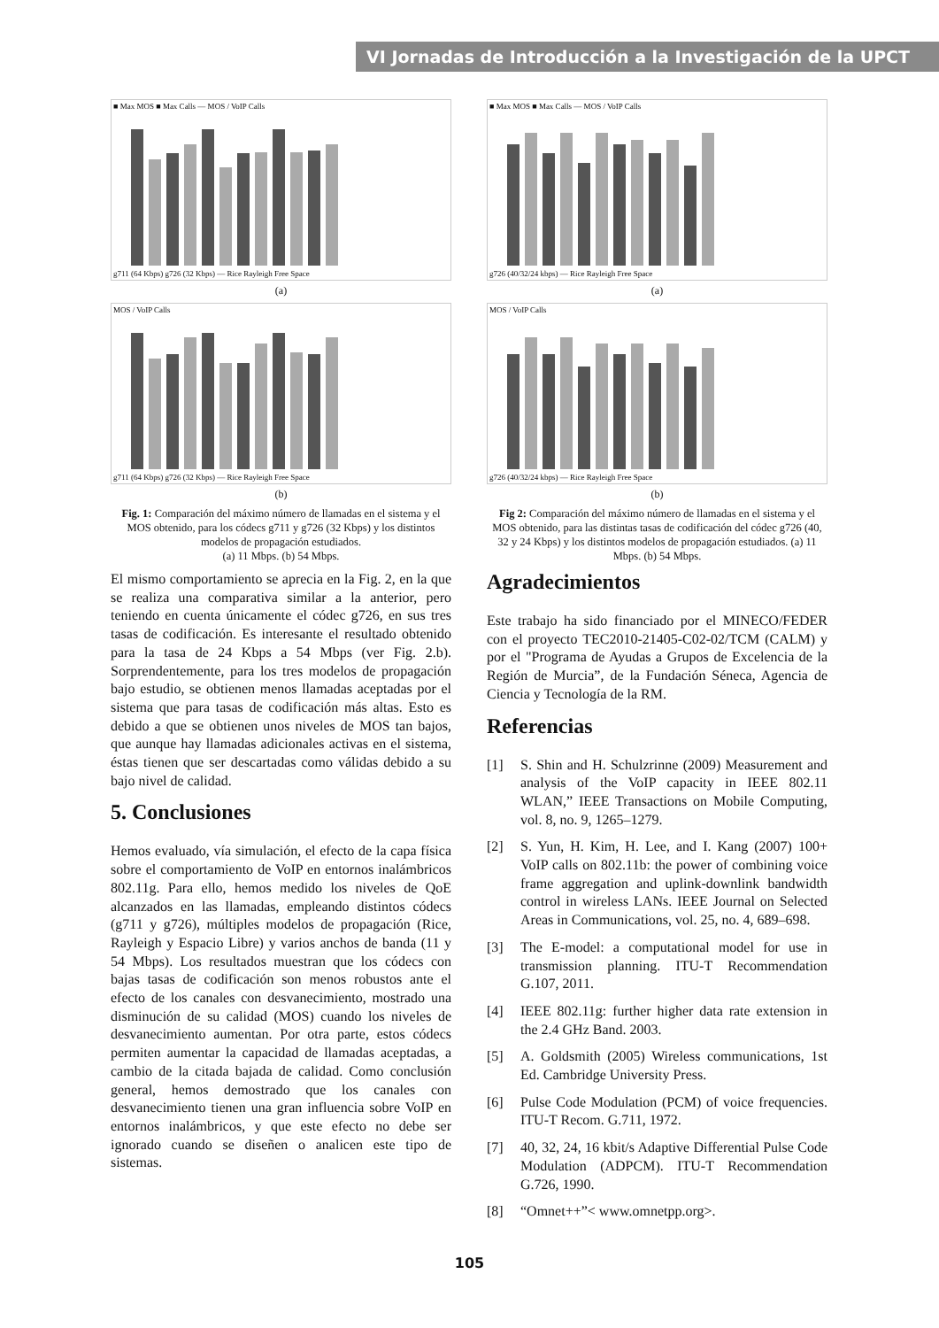VI Jornadas de Introducción a la Investigación de la UPCT
■ Max MOS ■ Max Calls — MOS / VoIP Calls
g711 (64 Kbps) g726 (32 Kbps) — Rice Rayleigh Free Space
(a)
MOS / VoIP Calls
g711 (64 Kbps) g726 (32 Kbps) — Rice Rayleigh Free Space
(b)
Fig. 1: Comparación del máximo número de llamadas en el sistema y el MOS obtenido, para los códecs g711 y g726 (32 Kbps) y los distintos modelos de propagación estudiados.
(a) 11 Mbps. (b) 54 Mbps.
El mismo comportamiento se aprecia en la Fig. 2, en la que se realiza una comparativa similar a la anterior, pero teniendo en cuenta únicamente el códec g726, en sus tres tasas de codificación. Es interesante el resultado obtenido para la tasa de 24 Kbps a 54 Mbps (ver Fig. 2.b). Sorprendentemente, para los tres modelos de propagación bajo estudio, se obtienen menos llamadas aceptadas por el sistema que para tasas de codificación más altas. Esto es debido a que se obtienen unos niveles de MOS tan bajos, que aunque hay llamadas adicionales activas en el sistema, éstas tienen que ser descartadas como válidas debido a su bajo nivel de calidad.
5. Conclusiones
Hemos evaluado, vía simulación, el efecto de la capa física sobre el comportamiento de VoIP en entornos inalámbricos 802.11g. Para ello, hemos medido los niveles de QoE alcanzados en las llamadas, empleando distintos códecs (g711 y g726), múltiples modelos de propagación (Rice, Rayleigh y Espacio Libre) y varios anchos de banda (11 y 54 Mbps). Los resultados muestran que los códecs con bajas tasas de codificación son menos robustos ante el efecto de los canales con desvanecimiento, mostrado una disminución de su calidad (MOS) cuando los niveles de desvanecimiento aumentan. Por otra parte, estos códecs permiten aumentar la capacidad de llamadas aceptadas, a cambio de la citada bajada de calidad. Como conclusión general, hemos demostrado que los canales con desvanecimiento tienen una gran influencia sobre VoIP en entornos inalámbricos, y que este efecto no debe ser ignorado cuando se diseñen o analicen este tipo de sistemas.
■ Max MOS ■ Max Calls — MOS / VoIP Calls
g726 (40/32/24 kbps) — Rice Rayleigh Free Space
(a)
MOS / VoIP Calls
g726 (40/32/24 kbps) — Rice Rayleigh Free Space
(b)
Fig 2: Comparación del máximo número de llamadas en el sistema y el MOS obtenido, para las distintas tasas de codificación del códec g726 (40, 32 y 24 Kbps) y los distintos modelos de propagación estudiados. (a) 11 Mbps. (b) 54 Mbps.
Agradecimientos
Este trabajo ha sido financiado por el MINECO/FEDER con el proyecto TEC2010-21405-C02-02/TCM (CALM) y por el "Programa de Ayudas a Grupos de Excelencia de la Región de Murcia”, de la Fundación Séneca, Agencia de Ciencia y Tecnología de la RM.
Referencias
[1] S. Shin and H. Schulzrinne (2009) Measurement and analysis of the VoIP capacity in IEEE 802.11 WLAN,” IEEE Transactions on Mobile Computing, vol. 8, no. 9, 1265–1279.
[2] S. Yun, H. Kim, H. Lee, and I. Kang (2007) 100+ VoIP calls on 802.11b: the power of combining voice frame aggregation and uplink-downlink bandwidth control in wireless LANs. IEEE Journal on Selected Areas in Communications, vol. 25, no. 4, 689–698.
[3] The E-model: a computational model for use in transmission planning. ITU-T Recommendation G.107, 2011.
[4] IEEE 802.11g: further higher data rate extension in the 2.4 GHz Band. 2003.
[5] A. Goldsmith (2005) Wireless communications, 1st Ed. Cambridge University Press.
[6] Pulse Code Modulation (PCM) of voice frequencies. ITU-T Recom. G.711, 1972.
[7] 40, 32, 24, 16 kbit/s Adaptive Differential Pulse Code Modulation (ADPCM). ITU-T Recommendation G.726, 1990.
[8] “Omnet++”< www.omnetpp.org>.
105